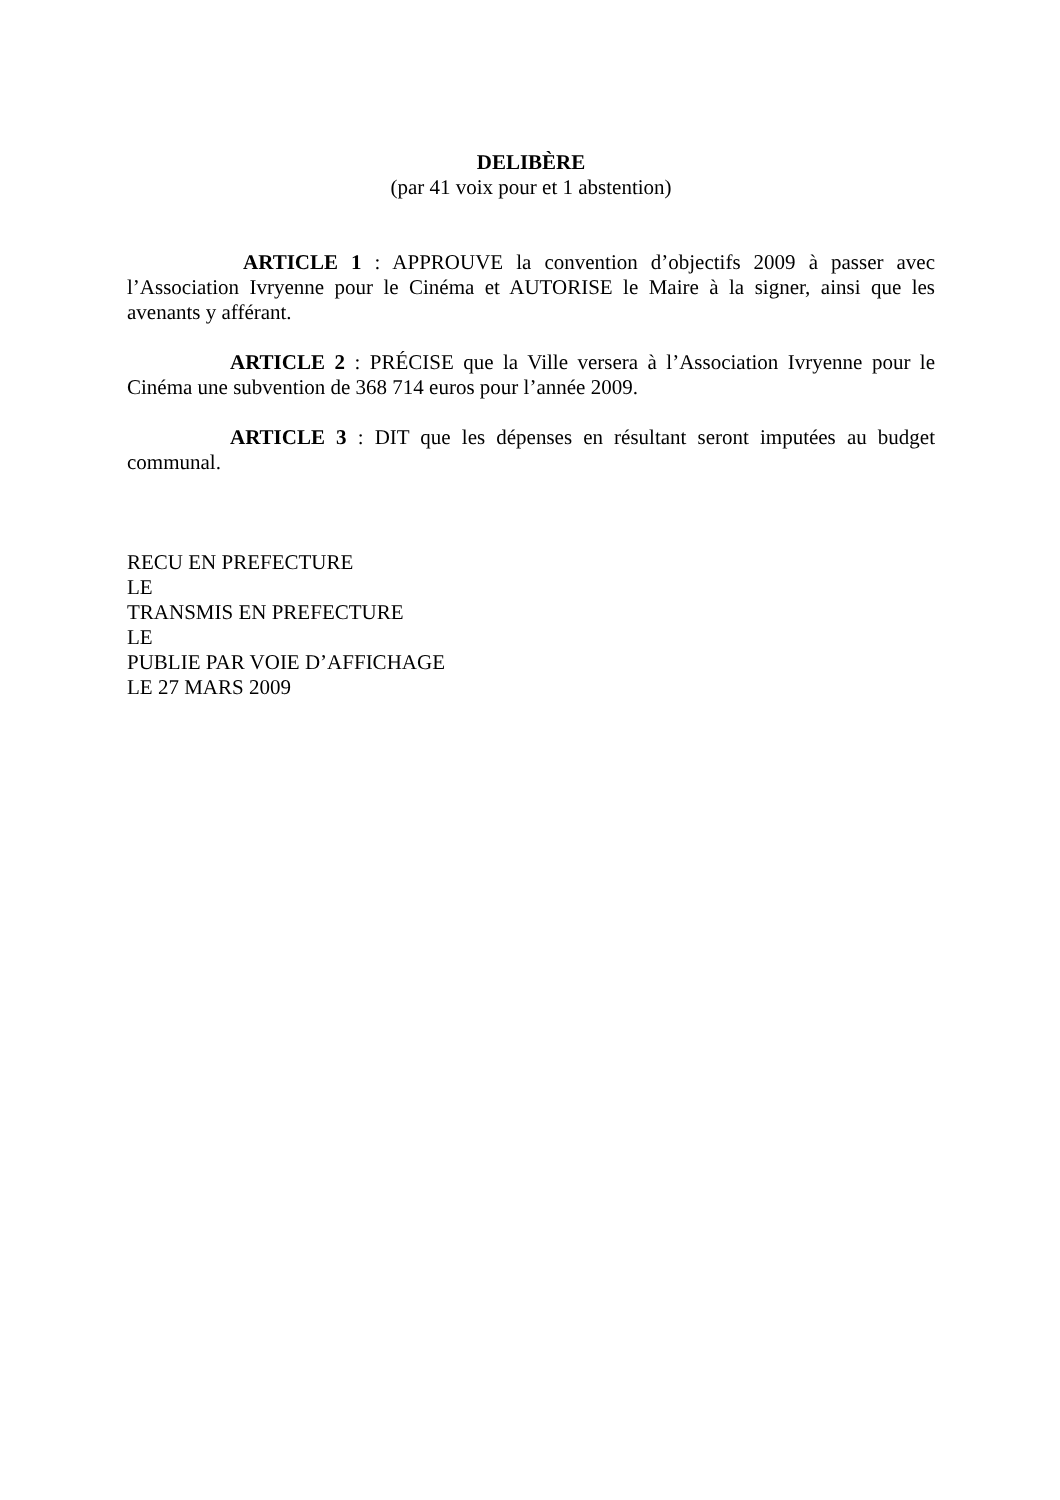DELIBÈRE
(par 41 voix pour et 1 abstention)
ARTICLE 1 : APPROUVE la convention d’objectifs 2009 à passer avec l’Association Ivryenne pour le Cinéma et AUTORISE le Maire à la signer, ainsi que les avenants y afférant.
ARTICLE 2 : PRÉCISE que la Ville versera à l’Association Ivryenne pour le Cinéma une subvention de 368 714 euros pour l’année 2009.
ARTICLE 3 : DIT que les dépenses en résultant seront imputées au budget communal.
RECU EN PREFECTURE
LE
TRANSMIS EN PREFECTURE
LE
PUBLIE PAR VOIE D’AFFICHAGE
LE 27 MARS 2009